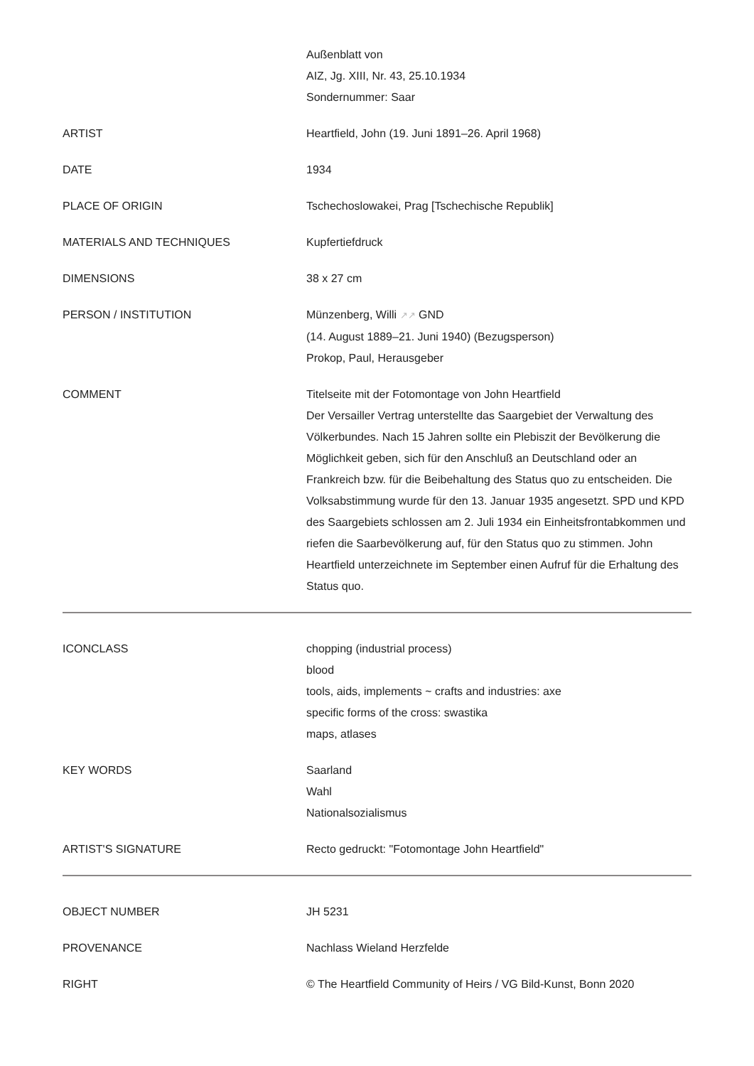| | Außenblatt von AIZ, Jg. XIII, Nr. 43, 25.10.1934 Sondernummer: Saar |
| ARTIST | Heartfield, John (19. Juni 1891–26. April 1968) |
| DATE | 1934 |
| PLACE OF ORIGIN | Tschechoslowakei, Prag [Tschechische Republik] |
| MATERIALS AND TECHNIQUES | Kupfertiefdruck |
| DIMENSIONS | 38 x 27 cm |
| PERSON / INSTITUTION | Münzenberg, Willi ↗↗ GND (14. August 1889–21. Juni 1940) (Bezugsperson) Prokop, Paul, Herausgeber |
| COMMENT | Titelseite mit der Fotomontage von John Heartfield Der Versailler Vertrag unterstellte das Saargebiet der Verwaltung des Völkerbundes. Nach 15 Jahren sollte ein Plebiszit der Bevölkerung die Möglichkeit geben, sich für den Anschluß an Deutschland oder an Frankreich bzw. für die Beibehaltung des Status quo zu entscheiden. Die Volksabstimmung wurde für den 13. Januar 1935 angesetzt. SPD und KPD des Saargebiets schlossen am 2. Juli 1934 ein Einheitsfrontabkommen und riefen die Saarbevölkerung auf, für den Status quo zu stimmen. John Heartfield unterzeichnete im September einen Aufruf für die Erhaltung des Status quo. |
| ICONCLASS | chopping (industrial process) blood tools, aids, implements ~ crafts and industries: axe specific forms of the cross: swastika maps, atlases |
| KEY WORDS | Saarland Wahl Nationalsozialismus |
| ARTIST'S SIGNATURE | Recto gedruckt: "Fotomontage John Heartfield" |
| OBJECT NUMBER | JH 5231 |
| PROVENANCE | Nachlass Wieland Herzfelde |
| RIGHT | © The Heartfield Community of Heirs / VG Bild-Kunst, Bonn 2020 |